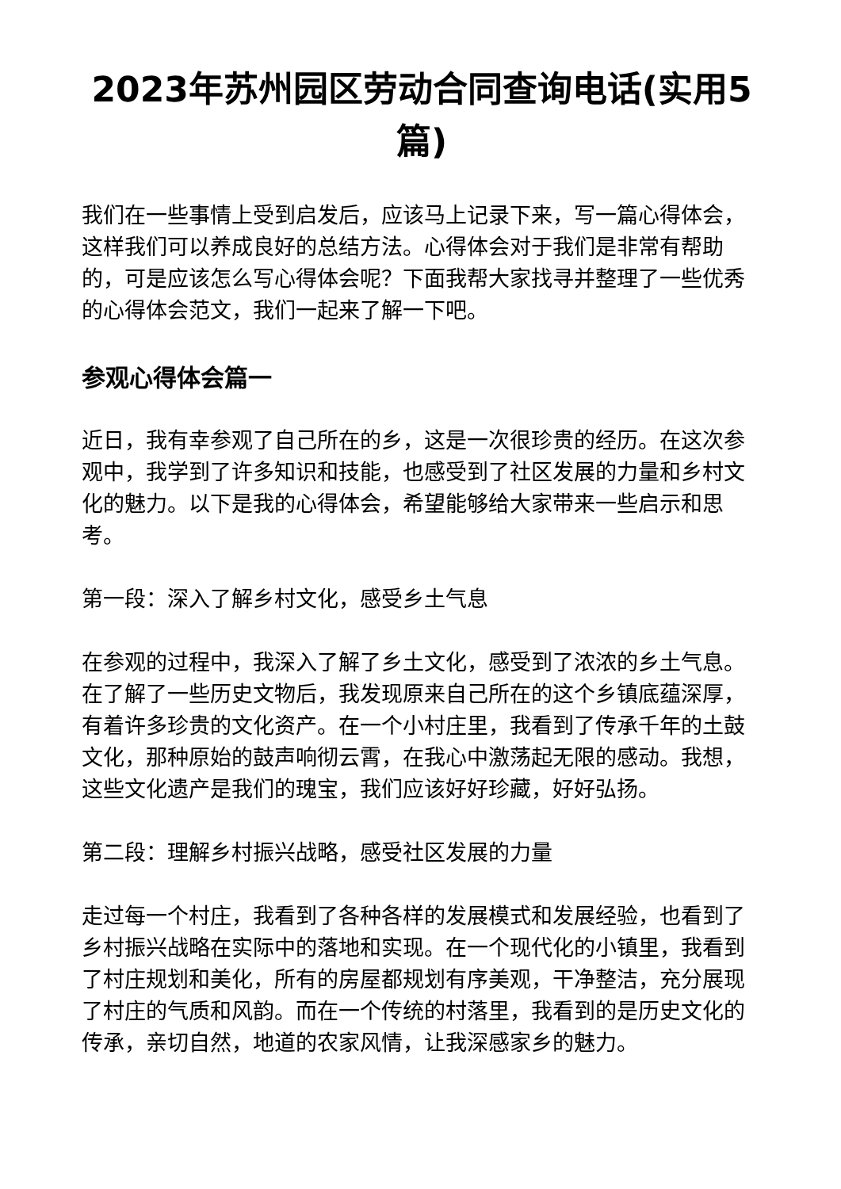2023年苏州园区劳动合同查询电话(实用5篇)
我们在一些事情上受到启发后，应该马上记录下来，写一篇心得体会，这样我们可以养成良好的总结方法。心得体会对于我们是非常有帮助的，可是应该怎么写心得体会呢？下面我帮大家找寻并整理了一些优秀的心得体会范文，我们一起来了解一下吧。
参观心得体会篇一
近日，我有幸参观了自己所在的乡，这是一次很珍贵的经历。在这次参观中，我学到了许多知识和技能，也感受到了社区发展的力量和乡村文化的魅力。以下是我的心得体会，希望能够给大家带来一些启示和思考。
第一段：深入了解乡村文化，感受乡土气息
在参观的过程中，我深入了解了乡土文化，感受到了浓浓的乡土气息。在了解了一些历史文物后，我发现原来自己所在的这个乡镇底蕴深厚，有着许多珍贵的文化资产。在一个小村庄里，我看到了传承千年的土鼓文化，那种原始的鼓声响彻云霄，在我心中激荡起无限的感动。我想，这些文化遗产是我们的瑰宝，我们应该好好珍藏，好好弘扬。
第二段：理解乡村振兴战略，感受社区发展的力量
走过每一个村庄，我看到了各种各样的发展模式和发展经验，也看到了乡村振兴战略在实际中的落地和实现。在一个现代化的小镇里，我看到了村庄规划和美化，所有的房屋都规划有序美观，干净整洁，充分展现了村庄的气质和风韵。而在一个传统的村落里，我看到的是历史文化的传承，亲切自然，地道的农家风情，让我深感家乡的魅力。